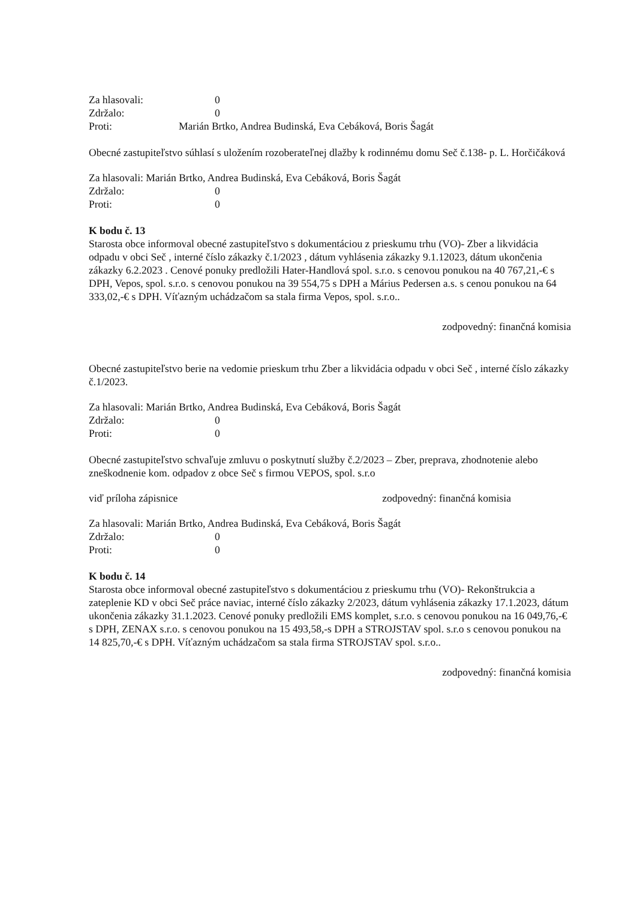Za hlasovali:
0
Zdržalo:
0
Proti:
Marián Brtko, Andrea Budinská, Eva Cebáková, Boris Šagát
Obecné zastupiteľstvo súhlasí s uložením rozoberateľnej dlažby k rodinnému domu Seč č.138- p. L. Horčičáková
Za hlasovali: Marián Brtko, Andrea Budinská, Eva Cebáková, Boris Šagát
Zdržalo:
0
Proti:
0
K bodu č. 13
Starosta obce informoval obecné zastupiteľstvo s dokumentáciou z prieskumu trhu (VO)- Zber a likvidácia odpadu v obci Seč , interné číslo zákazky č.1/2023 , dátum vyhlásenia zákazky 9.1.12023, dátum ukončenia zákazky 6.2.2023 . Cenové ponuky predložili Hater-Handlová spol. s.r.o. s cenovou ponukou na 40 767,21,-€ s DPH, Vepos, spol. s.r.o. s cenovou ponukou na 39 554,75 s DPH a Márius Pedersen a.s. s cenou ponukou na 64 333,02,-€ s DPH. Víťazným uchádzačom sa stala firma Vepos, spol. s.r.o..
zodpovedný: finančná komisia
Obecné zastupiteľstvo berie na vedomie prieskum trhu Zber a likvidácia odpadu v obci Seč , interné číslo zákazky č.1/2023.
Za hlasovali: Marián Brtko, Andrea Budinská, Eva Cebáková, Boris Šagát
Zdržalo:
0
Proti:
0
Obecné zastupiteľstvo schvaľuje zmluvu o poskytnutí služby č.2/2023 – Zber, preprava, zhodnotenie alebo zneškodnenie kom. odpadov z obce Seč s firmou VEPOS, spol. s.r.o
viď príloha zápisnice zodpovedný: finančná komisia
Za hlasovali: Marián Brtko, Andrea Budinská, Eva Cebáková, Boris Šagát
Zdržalo:
0
Proti:
0
K bodu č. 14
Starosta obce informoval obecné zastupiteľstvo s dokumentáciou z prieskumu trhu (VO)- Rekonštrukcia a zateplenie KD v obci Seč práce naviac, interné číslo zákazky 2/2023, dátum vyhlásenia zákazky 17.1.2023, dátum ukončenia zákazky 31.1.2023. Cenové ponuky predložili EMS komplet, s.r.o. s cenovou ponukou na 16 049,76,-€ s DPH, ZENAX s.r.o. s cenovou ponukou na 15 493,58,-s DPH a STROJSTAV spol. s.r.o s cenovou ponukou na 14 825,70,-€ s DPH. Víťazným uchádzačom sa stala firma STROJSTAV spol. s.r.o..
zodpovedný: finančná komisia